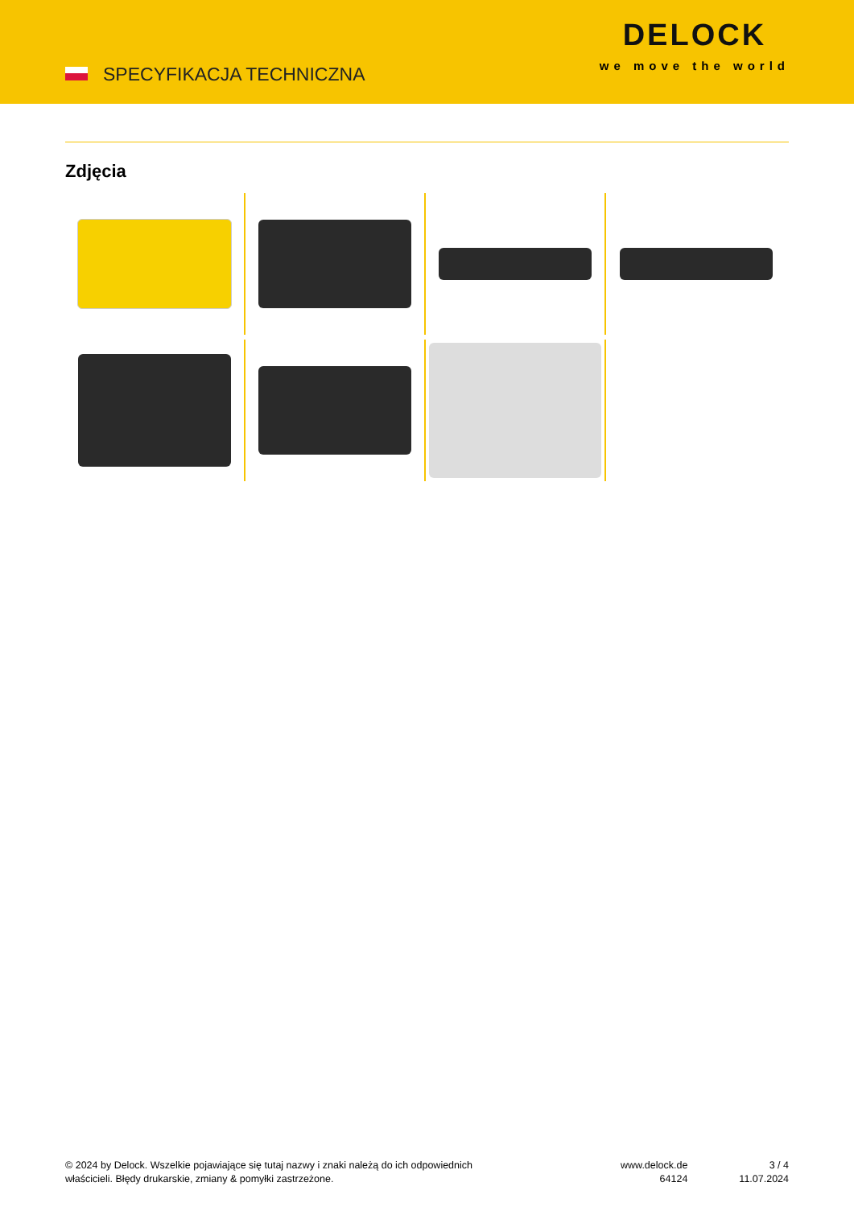SPECYFIKACJA TECHNICZNA
DELOCK
we move the world
Zdjęcia
© 2024 by Delock. Wszelkie pojawiające się tutaj nazwy i znaki należą do ich odpowiednich
właścicieli. Błędy drukarskie, zmiany & pomyłki zastrzeżone.
www.delock.de
64124
3 / 4
11.07.2024